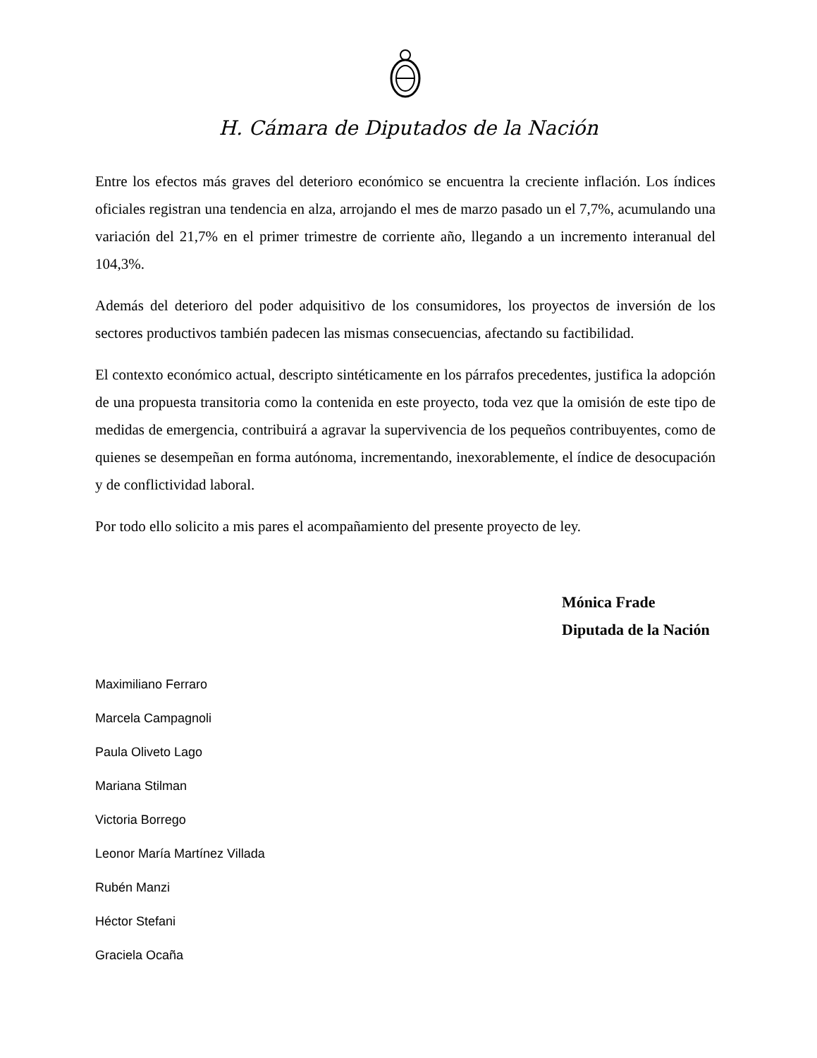H. Cámara de Diputados de la Nación
Entre los efectos más graves del deterioro económico se encuentra la creciente inflación. Los índices oficiales registran una tendencia en alza, arrojando el mes de marzo pasado un el 7,7%, acumulando una variación del 21,7% en el primer trimestre de corriente año, llegando a un incremento interanual del 104,3%.
Además del deterioro del poder adquisitivo de los consumidores, los proyectos de inversión de los sectores productivos también padecen las mismas consecuencias, afectando su factibilidad.
El contexto económico actual, descripto sintéticamente en los párrafos precedentes, justifica la adopción de una propuesta transitoria como la contenida en este proyecto, toda vez que la omisión de este tipo de medidas de emergencia, contribuirá a agravar la supervivencia de los pequeños contribuyentes, como de quienes se desempeñan en forma autónoma, incrementando, inexorablemente, el índice de desocupación y de conflictividad laboral.
Por todo ello solicito a mis pares el acompañamiento del presente proyecto de ley.
Mónica Frade
Diputada de la Nación
Maximiliano Ferraro
Marcela Campagnoli
Paula Oliveto Lago
Mariana Stilman
Victoria Borrego
Leonor María Martínez Villada
Rubén Manzi
Héctor Stefani
Graciela Ocaña